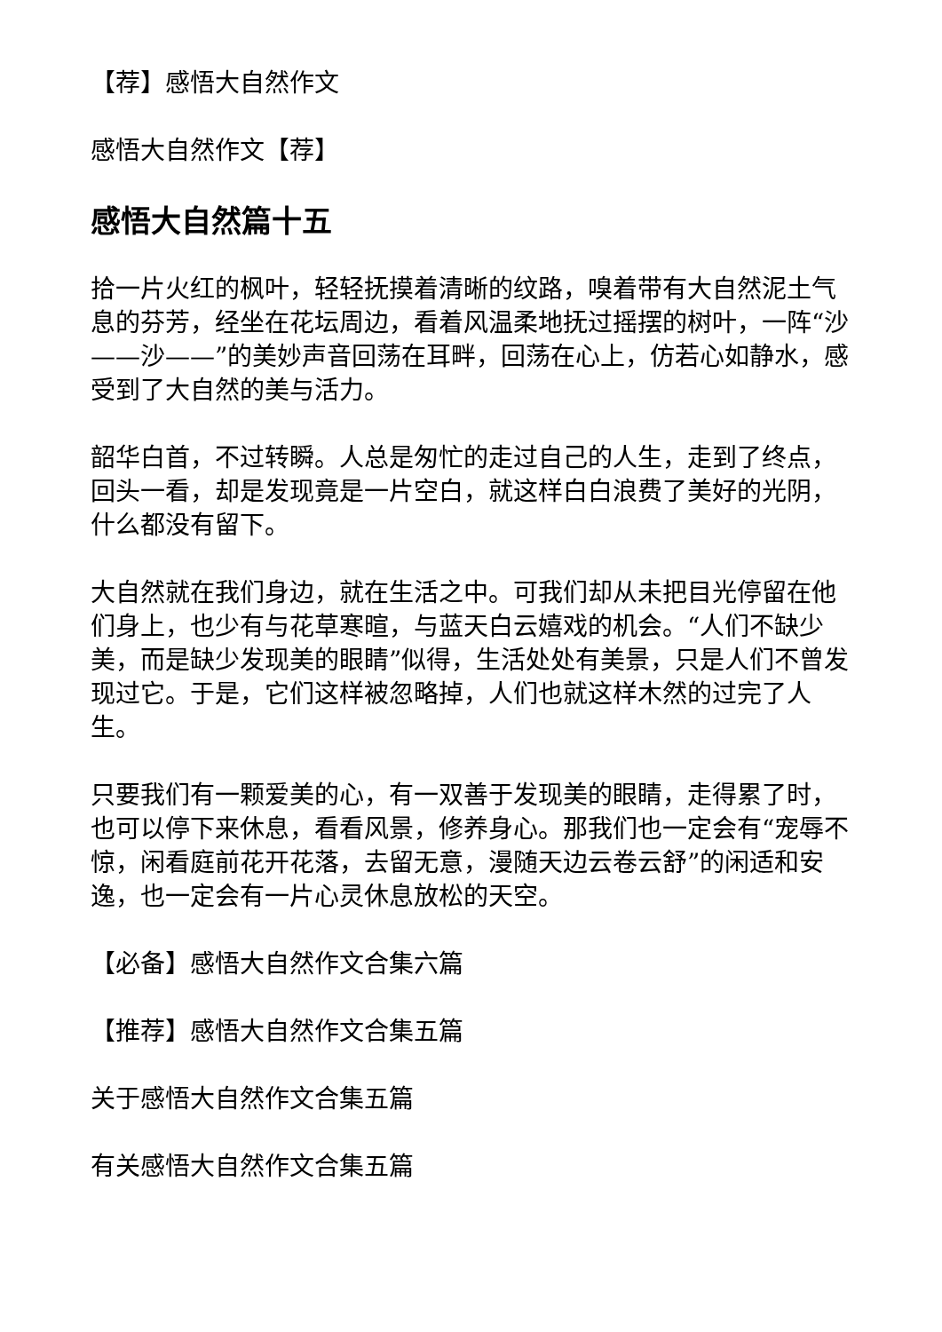【荐】感悟大自然作文
感悟大自然作文【荐】
感悟大自然篇十五
拾一片火红的枫叶，轻轻抚摸着清晰的纹路，嗅着带有大自然泥土气息的芬芳，经坐在花坛周边，看着风温柔地抚过摇摆的树叶，一阵“沙——沙——”的美妙声音回荡在耳畔，回荡在心上，仿若心如静水，感受到了大自然的美与活力。
韶华白首，不过转瞬。人总是匆忙的走过自己的人生，走到了终点，回头一看，却是发现竟是一片空白，就这样白白浪费了美好的光阴，什么都没有留下。
大自然就在我们身边，就在生活之中。可我们却从未把目光停留在他们身上，也少有与花草寒暄，与蓝天白云嬉戏的机会。“人们不缺少美，而是缺少发现美的眼睛”似得，生活处处有美景，只是人们不曾发现过它。于是，它们这样被忽略掉，人们也就这样木然的过完了人生。
只要我们有一颗爱美的心，有一双善于发现美的眼睛，走得累了时，也可以停下来休息，看看风景，修养身心。那我们也一定会有“宠辱不惊，闲看庭前花开花落，去留无意，漫随天边云卷云舒”的闲适和安逸，也一定会有一片心灵休息放松的天空。
【必备】感悟大自然作文合集六篇
【推荐】感悟大自然作文合集五篇
关于感悟大自然作文合集五篇
有关感悟大自然作文合集五篇